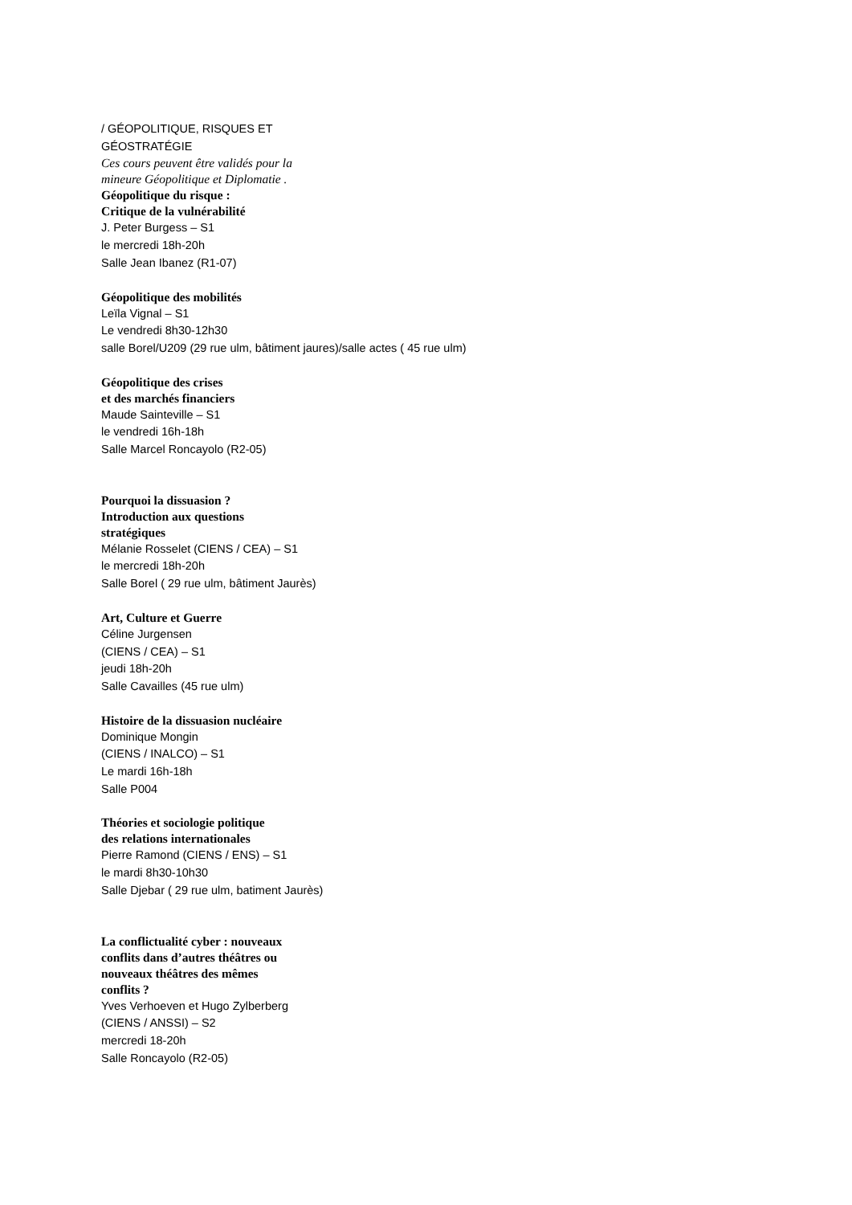/ GÉOPOLITIQUE, RISQUES ET
GÉOSTRATÉGIE
Ces cours peuvent être validés pour la
mineure Géopolitique et Diplomatie .
Géopolitique du risque :
Critique de la vulnérabilité
J. Peter Burgess – S1
le mercredi 18h-20h
Salle Jean Ibanez (R1-07)
Géopolitique des mobilités
Leïla Vignal – S1
Le vendredi 8h30-12h30
salle Borel/U209 (29 rue ulm, bâtiment jaures)/salle actes ( 45 rue ulm)
Géopolitique des crises
et des marchés financiers
Maude Sainteville – S1
le vendredi 16h-18h
Salle Marcel Roncayolo (R2-05)
Pourquoi la dissuasion ?
Introduction aux questions
stratégiques
Mélanie Rosselet (CIENS / CEA) – S1
le mercredi 18h-20h
Salle Borel ( 29 rue ulm, bâtiment Jaurès)
Art, Culture et Guerre
Céline Jurgensen
(CIENS / CEA) – S1
jeudi 18h-20h
Salle Cavailles (45 rue ulm)
Histoire de la dissuasion nucléaire
Dominique Mongin
(CIENS / INALCO) – S1
Le mardi 16h-18h
Salle P004
Théories et sociologie politique
des relations internationales
Pierre Ramond (CIENS / ENS) – S1
le mardi 8h30-10h30
Salle Djebar ( 29 rue ulm, batiment Jaurès)
La conflictualité cyber : nouveaux
conflits dans d’autres théâtres ou
nouveaux théâtres des mêmes
conflits ?
Yves Verhoeven et Hugo Zylberberg
(CIENS / ANSSI) – S2
mercredi 18-20h
Salle Roncayolo (R2-05)